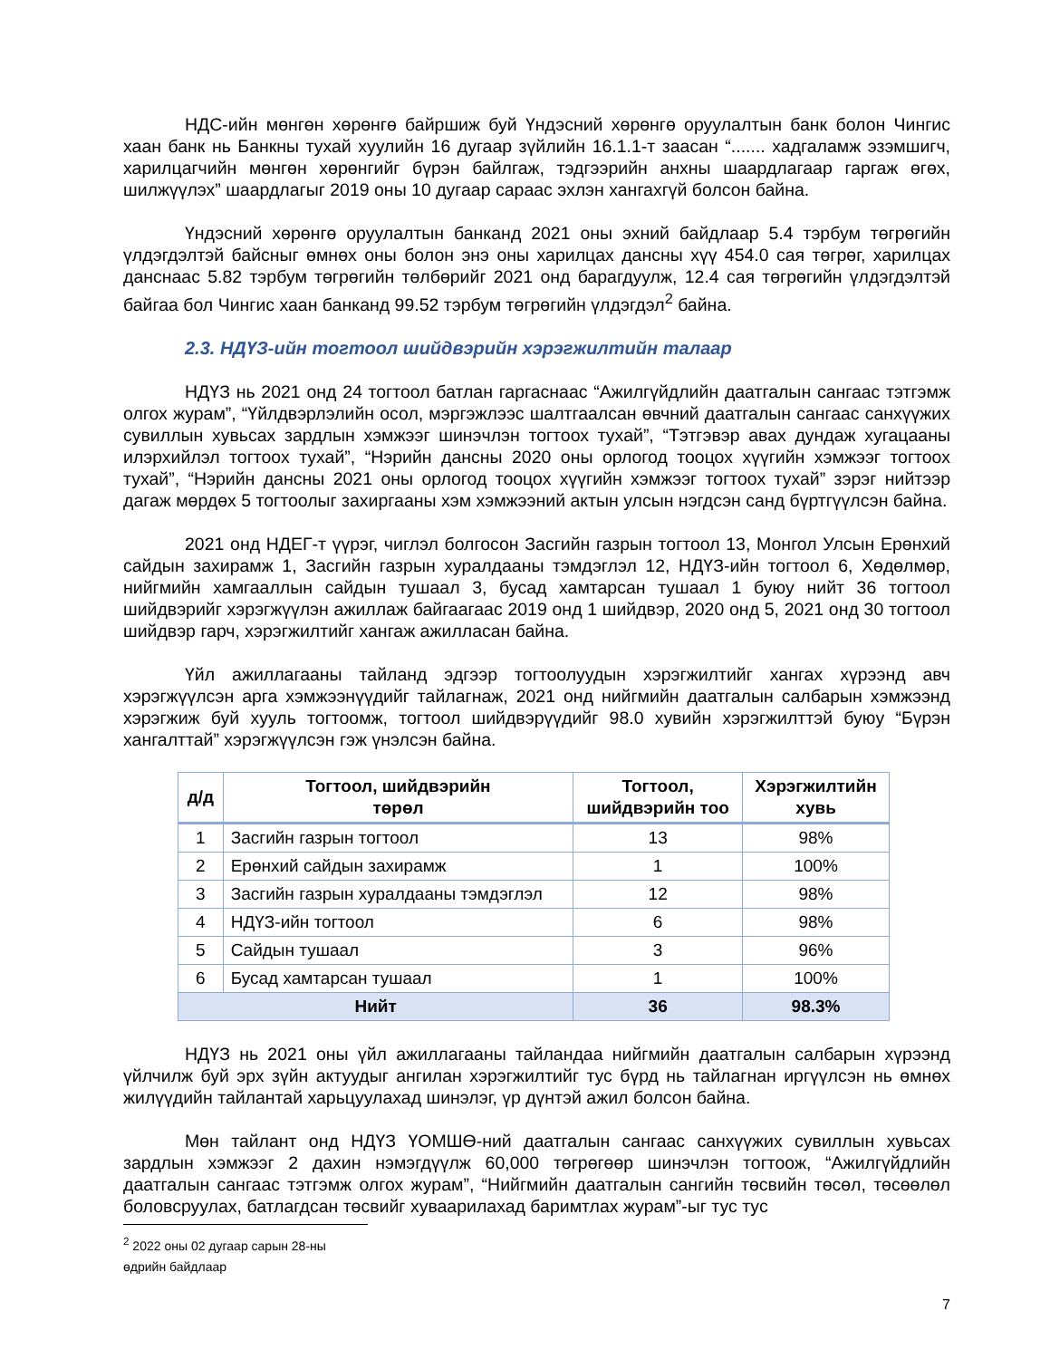НДС-ийн мөнгөн хөрөнгө байршиж буй Үндэсний хөрөнгө оруулалтын банк болон Чингис хаан банк нь Банкны тухай хуулийн 16 дугаар зүйлийн 16.1.1-т заасан “....... хадгаламж эзэмшигч, харилцагчийн мөнгөн хөрөнгийг бүрэн байлгаж, тэдгээрийн анхны шаардлагаар гаргаж өгөх, шилжүүлэх” шаардлагыг 2019 оны 10 дугаар сараас эхлэн хангахгүй болсон байна.
Үндэсний хөрөнгө оруулалтын банканд 2021 оны эхний байдлаар 5.4 тэрбум төгрөгийн үлдэгдэлтэй байсныг өмнөх оны болон энэ оны харилцах дансны хүү 454.0 сая төгрөг, харилцах данснаас 5.82 тэрбум төгрөгийн төлбөрийг 2021 онд барагдуулж, 12.4 сая төгрөгийн үлдэгдэлтэй байгаа бол Чингис хаан банканд 99.52 тэрбум төгрөгийн үлдэгдэл<sup>2</sup> байна.
2.3. НДҮЗ-ийн тогтоол шийдвэрийн хэрэгжилтийн талаар
НДҮЗ нь 2021 онд 24 тогтоол батлан гаргаснаас “Ажилгүйдлийн даатгалын сангаас тэтгэмж олгох журам”, “Үйлдвэрлэлийн осол, мэргэжлээс шалтгаалсан өвчний даатгалын сангаас санхүүжих сувиллын хувьсах зардлын хэмжээг шинэчлэн тогтоох тухай”, “Тэтгэвэр авах дундаж хугацааны илэрхийлэл тогтоох тухай”, “Нэрийн дансны 2020 оны орлогод тооцох хүүгийн хэмжээг тогтоох тухай”, “Нэрийн дансны 2021 оны орлогод тооцох хүүгийн хэмжээг тогтоох тухай” зэрэг нийтээр дагаж мөрдөх 5 тогтоолыг захиргааны хэм хэмжээний актын улсын нэгдсэн санд бүртгүүлсэн байна.
2021 онд НДЕГ-т үүрэг, чиглэл болгосон Засгийн газрын тогтоол 13, Монгол Улсын Ерөнхий сайдын захирамж 1, Засгийн газрын хуралдааны тэмдэглэл 12, НДҮЗ-ийн тогтоол 6, Хөдөлмөр, нийгмийн хамгааллын сайдын тушаал 3, бусад хамтарсан тушаал 1 буюу нийт 36 тогтоол шийдвэрийг хэрэгжүүлэн ажиллаж байгаагаас 2019 онд 1 шийдвэр, 2020 онд 5, 2021 онд 30 тогтоол шийдвэр гарч, хэрэгжилтийг хангаж ажилласан байна.
Үйл ажиллагааны тайланд эдгээр тогтоолуудын хэрэгжилтийг хангах хүрээнд авч хэрэгжүүлсэн арга хэмжээнүүдийг тайлагнаж, 2021 онд нийгмийн даатгалын салбарын хэмжээнд хэрэгжиж буй хууль тогтоомж, тогтоол шийдвэрүүдийг 98.0 хувийн хэрэгжилттэй буюу “Бүрэн хангалттай” хэрэгжүүлсэн гэж үнэлсэн байна.
| д/д | Тогтоол, шийдвэрийн төрөл | Тогтоол, шийдвэрийн тоо | Хэрэгжилтийн хувь |
| --- | --- | --- | --- |
| 1 | Засгийн газрын тогтоол | 13 | 98% |
| 2 | Ерөнхий сайдын захирамж | 1 | 100% |
| 3 | Засгийн газрын хуралдааны тэмдэглэл | 12 | 98% |
| 4 | НДҮЗ-ийн тогтоол | 6 | 98% |
| 5 | Сайдын тушаал | 3 | 96% |
| 6 | Бусад хамтарсан тушаал | 1 | 100% |
| Нийт | | 36 | 98.3% |
НДҮЗ нь 2021 оны үйл ажиллагааны тайландаа нийгмийн даатгалын салбарын хүрээнд үйлчилж буй эрх зүйн актуудыг ангилан хэрэгжилтийг тус бүрд нь тайлагнан иргүүлсэн нь өмнөх жилүүдийн тайлантай харьцуулахад шинэлэг, үр дүнтэй ажил болсон байна.
Мөн тайлант онд НДҮЗ ҮОМШӨ-ний даатгалын сангаас санхүүжих сувиллын хувьсах зардлын хэмжээг 2 дахин нэмэгдүүлж 60,000 төгрөгөөр шинэчлэн тогтоож, “Ажилгүйдлийн даатгалын сангаас тэтгэмж олгох журам”, “Нийгмийн даатгалын сангийн төсвийн төсөл, төсөөлөл боловсруулах, батлагдсан төсвийг хуваарилахад баримтлах журам”-ыг тус тус
<sup>2</sup> 2022 оны 02 дугаар сарын 28-ны өдрийн байдлаар
7